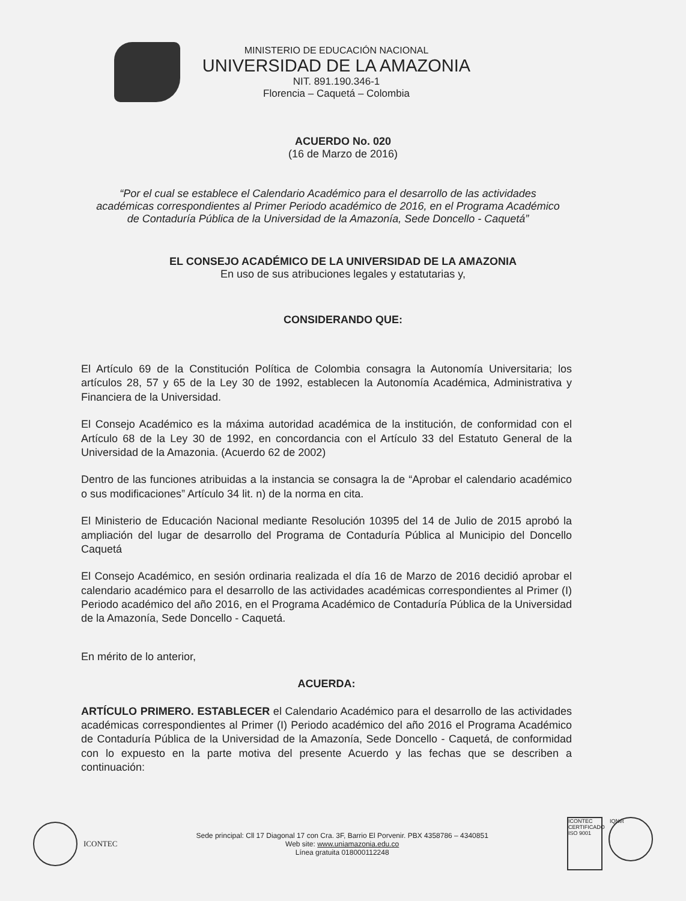MINISTERIO DE EDUCACIÓN NACIONAL
UNIVERSIDAD DE LA AMAZONIA
NIT. 891.190.346-1
Florencia – Caquetá – Colombia
ACUERDO No. 020
(16 de Marzo de 2016)
“Por el cual se establece el Calendario Académico para el desarrollo de las actividades académicas correspondientes al Primer Periodo académico de 2016, en el Programa Académico de Contaduría Pública de la Universidad de la Amazonía, Sede Doncello - Caquetá”
EL CONSEJO ACADÉMICO DE LA UNIVERSIDAD DE LA AMAZONIA
En uso de sus atribuciones legales y estatutarias y,
CONSIDERANDO QUE:
El Artículo 69 de la Constitución Política de Colombia consagra la Autonomía Universitaria; los artículos 28, 57 y 65 de la Ley 30 de 1992, establecen la Autonomía Académica, Administrativa y Financiera de la Universidad.
El Consejo Académico es la máxima autoridad académica de la institución, de conformidad con el Artículo 68 de la Ley 30 de 1992, en concordancia con el Artículo 33 del Estatuto General de la Universidad de la Amazonia. (Acuerdo 62 de 2002)
Dentro de las funciones atribuidas a la instancia se consagra la de “Aprobar el calendario académico o sus modificaciones” Artículo 34 lit. n) de la norma en cita.
El Ministerio de Educación Nacional mediante Resolución 10395 del 14 de Julio de 2015 aprobó la ampliación del lugar de desarrollo del Programa de Contaduría Pública al Municipio del Doncello Caquetá
El Consejo Académico, en sesión ordinaria realizada el día 16 de Marzo de 2016 decidió aprobar el calendario académico para el desarrollo de las actividades académicas correspondientes al Primer (I) Periodo académico del año 2016, en el Programa Académico de Contaduría Pública de la Universidad de la Amazonía, Sede Doncello - Caquetá.
En mérito de lo anterior,
ACUERDA:
ARTÍCULO PRIMERO. ESTABLECER el Calendario Académico para el desarrollo de las actividades académicas correspondientes al Primer (I) Periodo académico del año 2016 el Programa Académico de Contaduría Pública de la Universidad de la Amazonía, Sede Doncello - Caquetá, de conformidad con lo expuesto en la parte motiva del presente Acuerdo y las fechas que se describen a continuación:
ICONTEC
Sede principal: Cll 17 Diagonal 17 con Cra. 3F, Barrio El Porvenir. PBX 4358786 – 4340851
Web site: www.uniamazonia.edu.co
Línea gratuita 018000112248
ICONTEC CERTIFICADO ISO 9001
IQNet